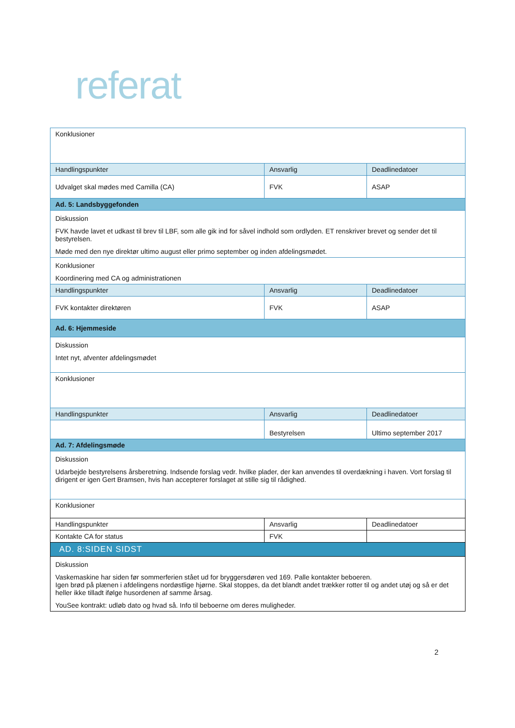referat
| Konklusioner | | |
| Handlingspunkter | Ansvarlig | Deadlinedatoer |
| Udvalget skal mødes med Camilla (CA) | FVK | ASAP |
| Ad. 5: Landsbyggefonden | | |
| Diskussion FVK havde lavet et udkast til brev til LBF, som alle gik ind for såvel indhold som ordlyden. ET renskriver brevet og sender det til bestyrelsen. Møde med den nye direktør ultimo august eller primo september og inden afdelingsmødet. | | |
| Konklusioner Koordinering med CA og administrationen | | |
| Handlingspunkter | Ansvarlig | Deadlinedatoer |
| FVK kontakter direktøren | FVK | ASAP |
| Ad. 6: Hjemmeside | | |
| Diskussion Intet nyt, afventer afdelingsmødet | | |
| Konklusioner | | |
| Handlingspunkter | Ansvarlig | Deadlinedatoer |
| | Bestyrelsen | Ultimo september 2017 |
| Ad. 7: Afdelingsmøde | | |
| Diskussion Udarbejde bestyrelsens årsberetning. Indsende forslag vedr. hvilke plader, der kan anvendes til overdækning i haven. Vort forslag til dirigent er igen Gert Bramsen, hvis han accepterer forslaget at stille sig til rådighed. | | |
| Konklusioner | | |
| Handlingspunkter | Ansvarlig | Deadlinedatoer |
| Kontakte CA for status | FVK | |
| AD. 8:SIDEN SIDST | | |
| Diskussion Vaskemaskine har siden før sommerferien stået ud for bryggersdøren ved 169. Palle kontakter beboeren. Igen brød på plænen i afdelingens nordøstlige hjørne. Skal stoppes, da det blandt andet trækker rotter til og andet utøj og så er det heller ikke tilladt ifølge husordenen af samme årsag. YouSee kontrakt: udløb dato og hvad så. Info til beboerne om deres muligheder. | | |
2